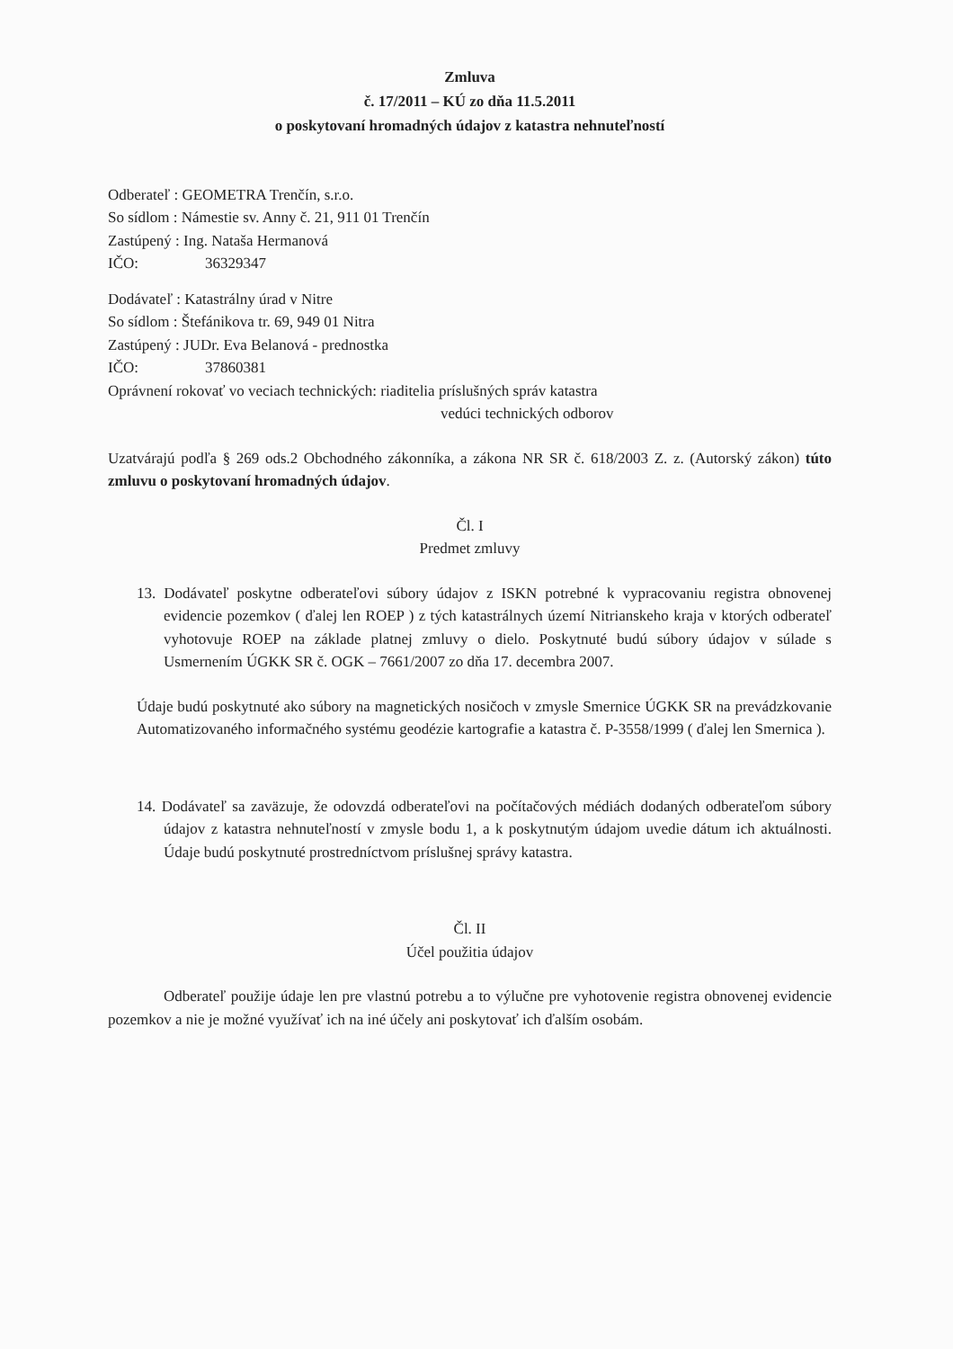Zmluva
č. 17/2011 – KÚ zo dňa 11.5.2011
o poskytovaní hromadných údajov z katastra nehnuteľností
Odberateľ : GEOMETRA Trenčín, s.r.o.
So sídlom : Námestie sv. Anny č. 21, 911 01 Trenčín
Zastúpený : Ing. Nataša Hermanová
IČO: 36329347
Dodávateľ : Katastrálny úrad v Nitre
So sídlom : Štefánikova tr. 69, 949 01 Nitra
Zastúpený : JUDr. Eva Belanová - prednostka
IČO: 37860381
Oprávnení rokovať vo veciach technických: riaditelia príslušných správ katastra
vedúci technických odborov
Uzatvárajú podľa § 269 ods.2 Obchodného zákonníka, a zákona NR SR č. 618/2003 Z. z. (Autorský zákon) túto zmluvu o poskytovaní hromadných údajov.
Čl. I
Predmet zmluvy
13. Dodávateľ poskytne odberateľovi súbory údajov z ISKN potrebné k vypracovaniu registra obnovenej evidencie pozemkov ( ďalej len ROEP ) z tých katastrálnych území Nitrianskeho kraja v ktorých odberateľ vyhotovuje ROEP na základe platnej zmluvy o dielo. Poskytnuté budú súbory údajov v súlade s Usmernením ÚGKK SR č. OGK – 7661/2007 zo dňa 17. decembra 2007.
Údaje budú poskytnuté ako súbory na magnetických nosičoch v zmysle Smernice ÚGKK SR na prevádzkovanie Automatizovaného informačného systému geodézie kartografie a katastra č. P-3558/1999 ( ďalej len Smernica ).
14. Dodávateľ sa zaväzuje, že odovzdá odberateľovi na počítačových médiách dodaných odberateľom súbory údajov z katastra nehnuteľností v zmysle bodu 1, a k poskytnutým údajom uvedie dátum ich aktuálnosti. Údaje budú poskytnuté prostredníctvom príslušnej správy katastra.
Čl. II
Účel použitia údajov
Odberateľ použije údaje len pre vlastnú potrebu a to výlučne pre vyhotovenie registra obnovenej evidencie pozemkov a nie je možné využívať ich na iné účely ani poskytovať ich ďalším osobám.